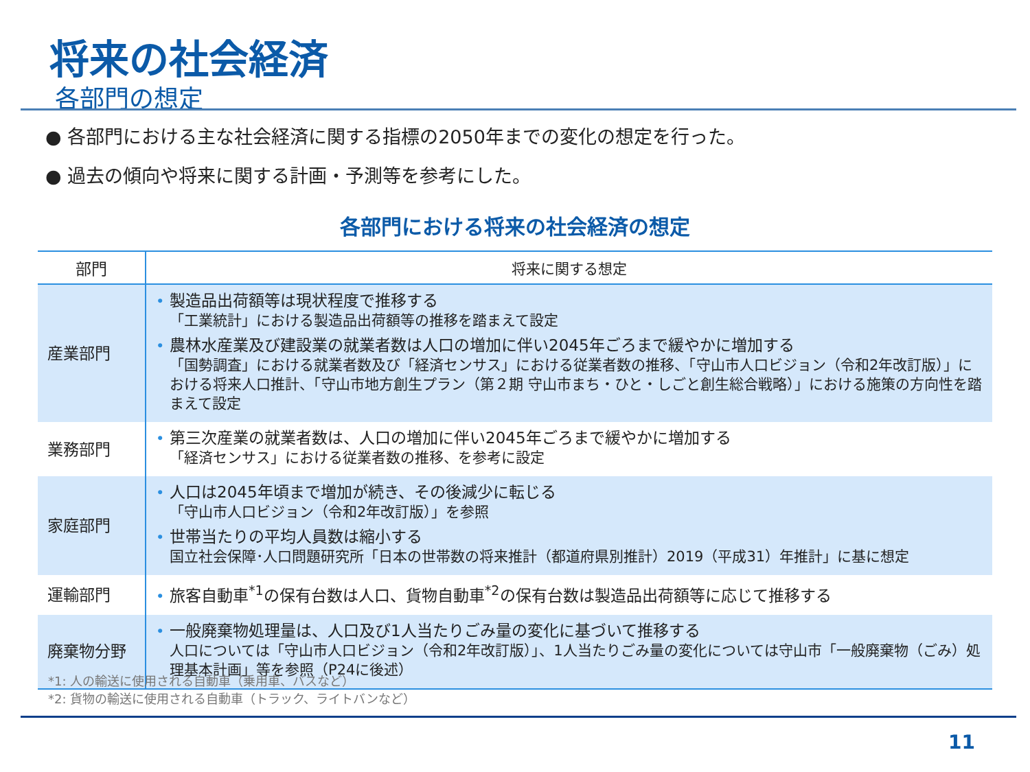将来の社会経済
各部門の想定
● 各部門における主な社会経済に関する指標の2050年までの変化の想定を行った。
● 過去の傾向や将来に関する計画・予測等を参考にした。
各部門における将来の社会経済の想定
| 部門 | 将来に関する想定 |
| --- | --- |
| 産業部門 | • 製造品出荷額等は現状程度で推移する 「工業統計」における製造品出荷額等の推移を踏まえて設定 • 農林水産業及び建設業の就業者数は人口の増加に伴い2045年ごろまで緩やかに増加する 「国勢調査」における就業者数及び「経済センサス」における従業者数の推移、「守山市人口ビジョン（令和2年改訂版）」における将来人口推計、「守山市地方創生プラン（第２期 守山市まち・ひと・しごと創生総合戦略）」における施策の方向性を踏まえて設定 |
| 業務部門 | • 第三次産業の就業者数は、人口の増加に伴い2045年ごろまで緩やかに増加する 「経済センサス」における従業者数の推移、を参考に設定 |
| 家庭部門 | • 人口は2045年頃まで増加が続き、その後減少に転じる 「守山市人口ビジョン（令和2年改訂版）」を参照 • 世帯当たりの平均人員数は縮小する 国立社会保障･人口問題研究所「日本の世帯数の将来推計（都道府県別推計）2019（平成31）年推計」に基に想定 |
| 運輸部門 | • 旅客自動車<sup>*1</sup>の保有台数は人口、貨物自動車<sup>*2</sup>の保有台数は製造品出荷額等に応じて推移する |
| 廃棄物分野 | • 一般廃棄物処理量は、人口及び1人当たりごみ量の変化に基づいて推移する 人口については「守山市人口ビジョン（令和2年改訂版）」、1人当たりごみ量の変化については守山市「一般廃棄物（ごみ）処理基本計画」等を参照（P24に後述） |
*1: 人の輸送に使用される自動車（乗用車、バスなど）
*2: 貨物の輸送に使用される自動車（トラック、ライトバンなど）
11